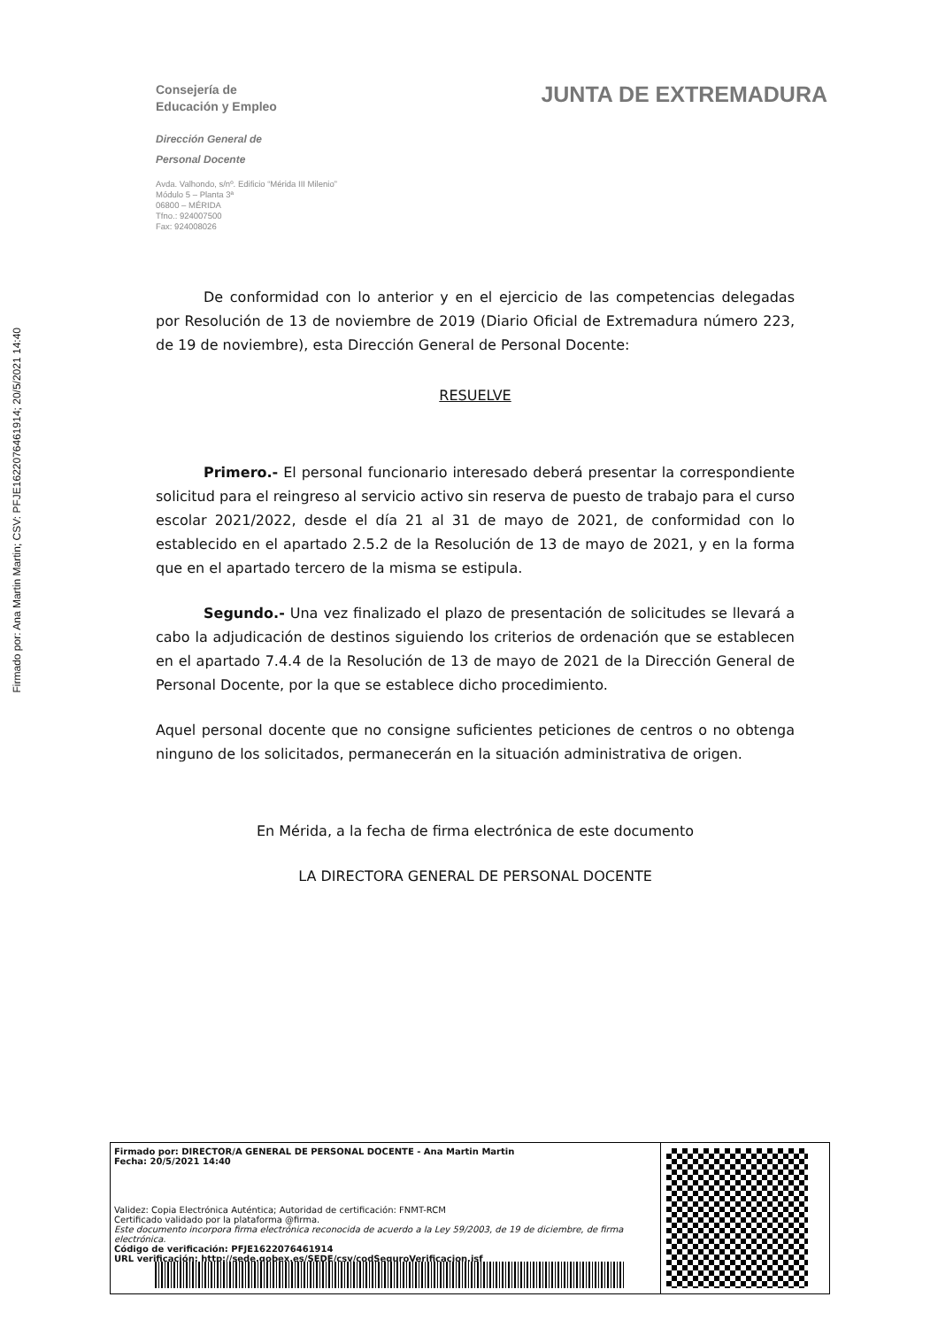Firmado por: Ana Martin Martin; CSV: PFJE1622076461914; 20/5/2021 14:40
Consejería de
Educación y Empleo
JUNTA DE EXTREMADURA
Dirección General de
Personal Docente
Avda. Valhondo, s/nº. Edificio “Mérida III Milenio”
Módulo 5 – Planta 3ª
06800 – MÉRIDA
Tfno.: 924007500
Fax: 924008026
De conformidad con lo anterior y en el ejercicio de las competencias delegadas por Resolución de 13 de noviembre de 2019 (Diario Oficial de Extremadura número 223, de 19 de noviembre), esta Dirección General de Personal Docente:
RESUELVE
Primero.- El personal funcionario interesado deberá presentar la correspondiente solicitud para el reingreso al servicio activo sin reserva de puesto de trabajo para el curso escolar 2021/2022, desde el día 21 al 31 de mayo de 2021, de conformidad con lo establecido en el apartado 2.5.2 de la Resolución de 13 de mayo de 2021, y en la forma que en el apartado tercero de la misma se estipula.
Segundo.- Una vez finalizado el plazo de presentación de solicitudes se llevará a cabo la adjudicación de destinos siguiendo los criterios de ordenación que se establecen en el apartado 7.4.4 de la Resolución de 13 de mayo de 2021 de la Dirección General de Personal Docente, por la que se establece dicho procedimiento.
Aquel personal docente que no consigne suficientes peticiones de centros o no obtenga ninguno de los solicitados, permanecerán en la situación administrativa de origen.
En Mérida, a la fecha de firma electrónica de este documento
LA DIRECTORA GENERAL DE PERSONAL DOCENTE
Firmado por: DIRECTOR/A GENERAL DE PERSONAL DOCENTE - Ana Martin Martin
Fecha: 20/5/2021 14:40
Validez: Copia Electrónica Auténtica; Autoridad de certificación: FNMT-RCM
Certificado validado por la plataforma @firma.
Este documento incorpora firma electrónica reconocida de acuerdo a la Ley 59/2003, de 19 de diciembre, de firma electrónica.
Código de verificación: PFJE1622076461914
URL verificación: http://sede.gobex.es/SEDE/csv/codSeguroVerificacion.jsf